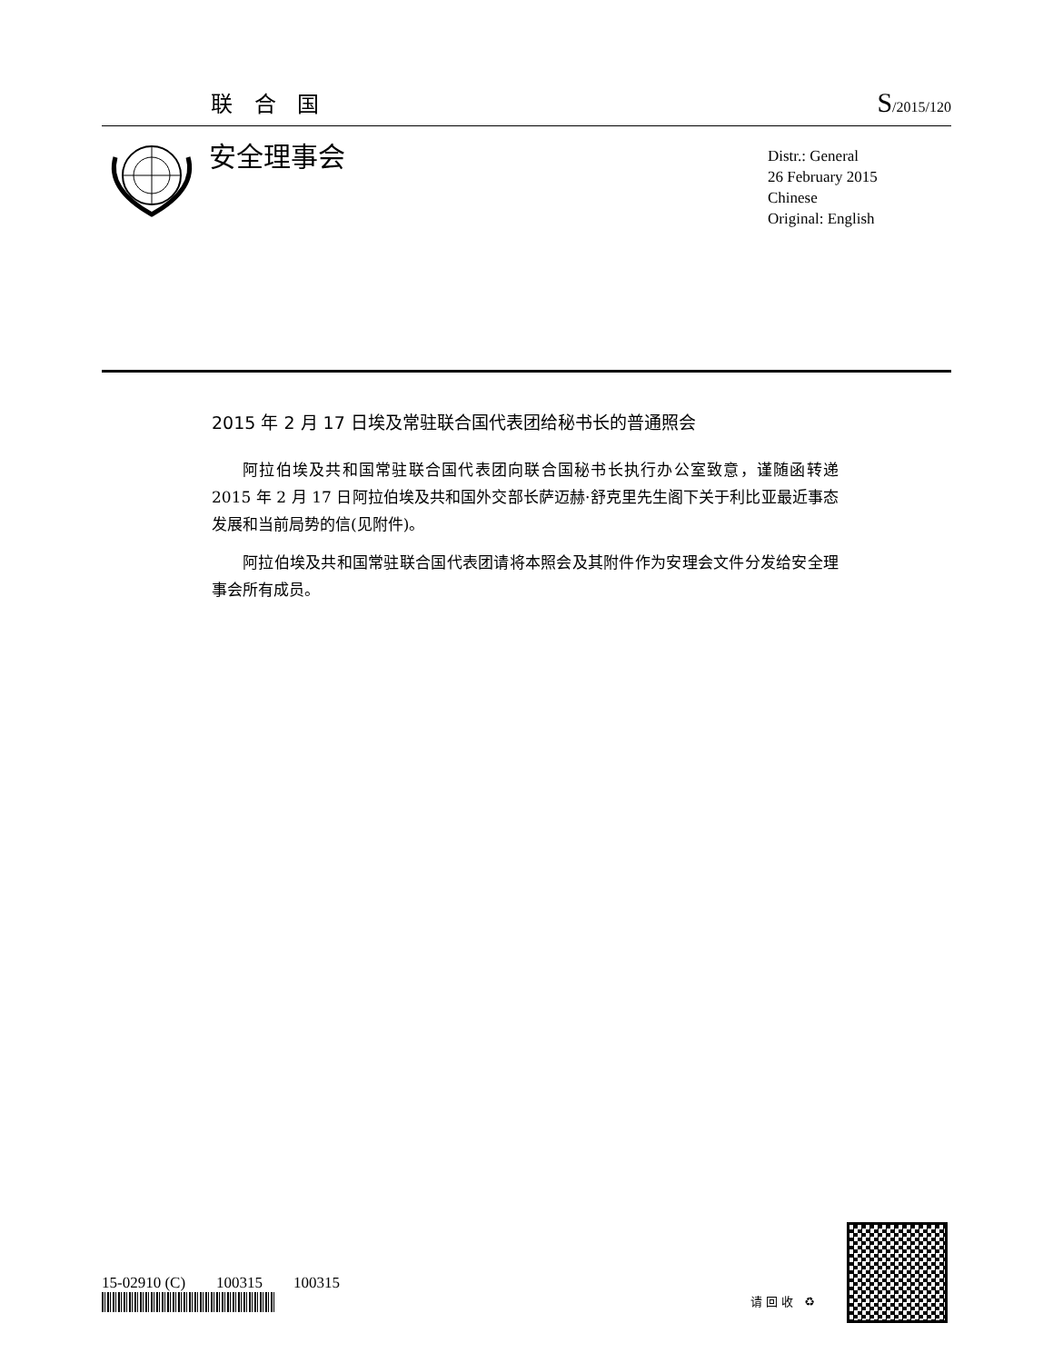联 合 国 S/2015/120
安全理事会
Distr.: General
26 February 2015
Chinese
Original: English
2015 年 2 月 17 日埃及常驻联合国代表团给秘书长的普通照会
阿拉伯埃及共和国常驻联合国代表团向联合国秘书长执行办公室致意，谨随函转递 2015 年 2 月 17 日阿拉伯埃及共和国外交部长萨迈赫·舒克里先生阁下关于利比亚最近事态发展和当前局势的信(见附件)。
阿拉伯埃及共和国常驻联合国代表团请将本照会及其附件作为安理会文件分发给安全理事会所有成员。
15-02910 (C) 100315 100315
请回收 ♻